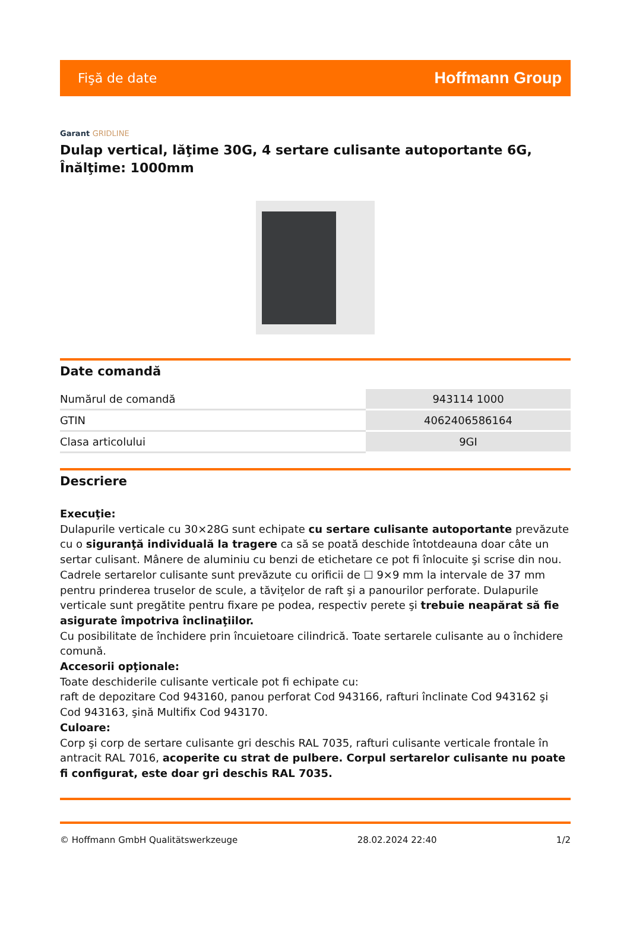Fişă de date Hoffmann Group
Garant GRIDLINE
Dulap vertical, lăţime 30G, 4 sertare culisante autoportante 6G, Înălţime: 1000mm
Date comandă
| Numărul de comandă | 943114 1000 |
| GTIN | 4062406586164 |
| Clasa articolului | 9GI |
Descriere
Execuţie:
Dulapurile verticale cu 30×28G sunt echipate cu sertare culisante autoportante prevăzute cu o siguranţă individuală la tragere ca să se poată deschide întotdeauna doar câte un sertar culisant. Mânere de aluminiu cu benzi de etichetare ce pot fi înlocuite şi scrise din nou.
Cadrele sertarelor culisante sunt prevăzute cu orificii de ☐ 9×9 mm la intervale de 37 mm pentru prinderea truselor de scule, a tăviţelor de raft şi a panourilor perforate. Dulapurile verticale sunt pregătite pentru fixare pe podea, respectiv perete şi trebuie neapărat să fie asigurate împotriva înclinaţiilor.
Cu posibilitate de închidere prin încuietoare cilindrică. Toate sertarele culisante au o închidere comună.
Accesorii opţionale:
Toate deschiderile culisante verticale pot fi echipate cu:
raft de depozitare Cod 943160, panou perforat Cod 943166, rafturi înclinate Cod 943162 şi Cod 943163, şină Multifix Cod 943170.
Culoare:
Corp şi corp de sertare culisante gri deschis RAL 7035, rafturi culisante verticale frontale în antracit RAL 7016, acoperite cu strat de pulbere. Corpul sertarelor culisante nu poate fi configurat, este doar gri deschis RAL 7035.
© Hoffmann GmbH Qualitätswerkzeuge 28.02.2024 22:40 1/2